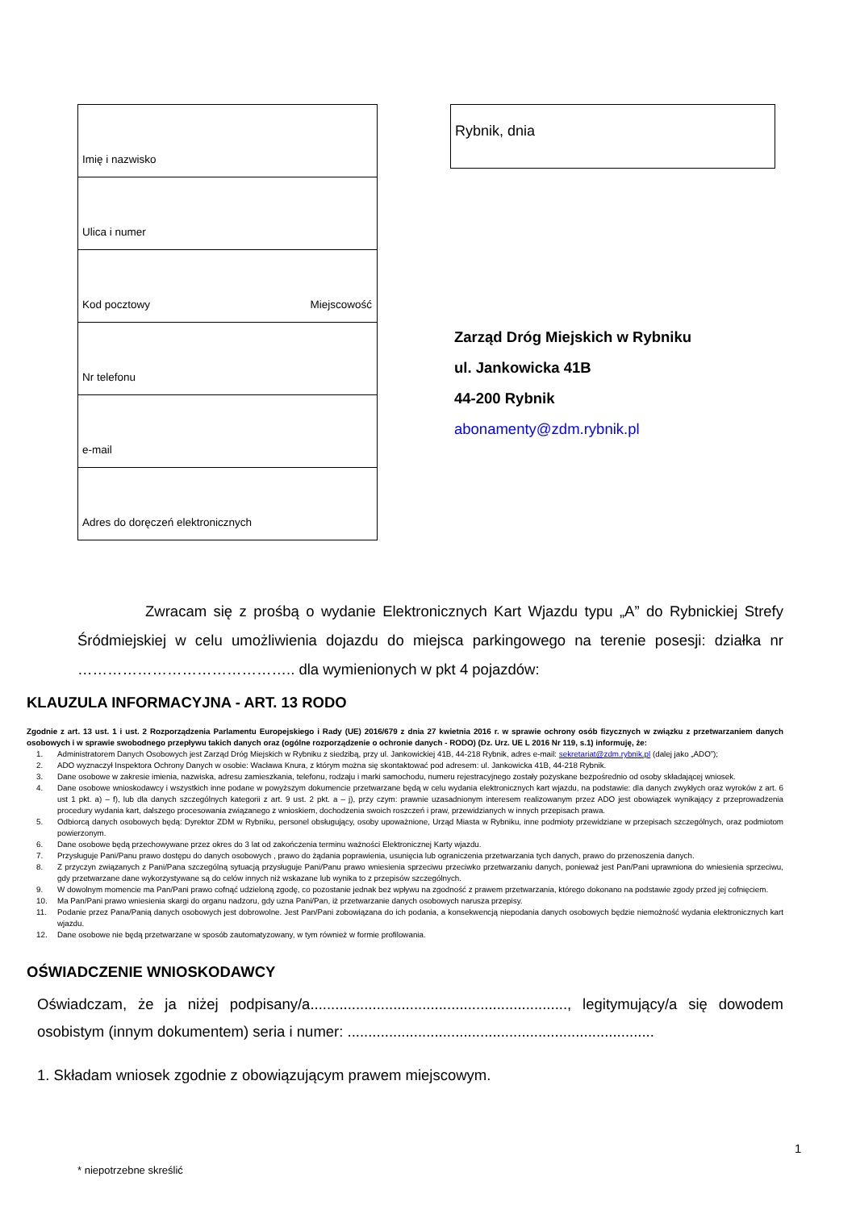| Imię i nazwisko |
| Ulica i numer |
| Kod pocztowy Miejscowość |
| Nr telefonu |
| e-mail |
| Adres do doręczeń elektronicznych |
Rybnik, dnia
Zarząd Dróg Miejskich w Rybniku
ul. Jankowicka 41B
44-200 Rybnik
abonamenty@zdm.rybnik.pl
Zwracam się z prośbą o wydanie Elektronicznych Kart Wjazdu typu „A” do Rybnickiej Strefy Śródmiejskiej w celu umożliwienia dojazdu do miejsca parkingowego na terenie posesji: działka nr …………………………………….. dla wymienionych w pkt 4 pojazdów:
KLAUZULA INFORMACYJNA - ART. 13 RODO
Zgodnie z art. 13 ust. 1 i ust. 2 Rozporządzenia Parlamentu Europejskiego i Rady (UE) 2016/679 z dnia 27 kwietnia 2016 r. w sprawie ochrony osób fizycznych w związku z przetwarzaniem danych osobowych i w sprawie swobodnego przepływu takich danych oraz (ogólne rozporządzenie o ochronie danych - RODO) (Dz. Urz. UE L 2016 Nr 119, s.1) informuję, że:
1. Administratorem Danych Osobowych jest Zarząd Dróg Miejskich w Rybniku z siedzibą, przy ul. Jankowickiej 41B, 44-218 Rybnik, adres e-mail: sekretariat@zdm.rybnik.pl (dalej jako „ADO”);
2. ADO wyznaczył Inspektora Ochrony Danych w osobie: Wacława Knura, z którym można się skontaktować pod adresem: ul. Jankowicka 41B, 44-218 Rybnik.
3. Dane osobowe w zakresie imienia, nazwiska, adresu zamieszkania, telefonu, rodzaju i marki samochodu, numeru rejestracyjnego zostały pozyskane bezpośrednio od osoby składającej wniosek.
4. Dane osobowe wnioskodawcy i wszystkich inne podane w powyższym dokumencie przetwarzane będą w celu wydania elektronicznych kart wjazdu, na podstawie: dla danych zwykłych oraz wyroków z art. 6 ust 1 pkt. a) – f), lub dla danych szczególnych kategorii z art. 9 ust. 2 pkt. a – j), przy czym: prawnie uzasadnionym interesem realizowanym przez ADO jest obowiązek wynikający z przeprowadzenia procedury wydania kart, dalszego procesowania związanego z wnioskiem, dochodzenia swoich roszczeń i praw, przewidzianych w innych przepisach prawa.
5. Odbiorcą danych osobowych będą: Dyrektor ZDM w Rybniku, personel obsługujący, osoby upoważnione, Urząd Miasta w Rybniku, inne podmioty przewidziane w przepisach szczególnych, oraz podmiotom powierzonym.
6. Dane osobowe będą przechowywane przez okres do 3 lat od zakończenia terminu ważności Elektronicznej Karty wjazdu.
7. Przysługuje Pani/Panu prawo dostępu do danych osobowych , prawo do żądania poprawienia, usunięcia lub ograniczenia przetwarzania tych danych, prawo do przenoszenia danych.
8. Z przyczyn związanych z Pani/Pana szczególną sytuacją przysługuje Pani/Panu prawo wniesienia sprzeciwu przeciwko przetwarzaniu danych, ponieważ jest Pan/Pani uprawniona do wniesienia sprzeciwu, gdy przetwarzane dane wykorzystywane są do celów innych niż wskazane lub wynika to z przepisów szczególnych.
9. W dowolnym momencie ma Pan/Pani prawo cofnąć udzieloną zgodę, co pozostanie jednak bez wpływu na zgodność z prawem przetwarzania, którego dokonano na podstawie zgody przed jej cofnięciem.
10. Ma Pan/Pani prawo wniesienia skargi do organu nadzoru, gdy uzna Pani/Pan, iż przetwarzanie danych osobowych narusza przepisy.
11. Podanie przez Pana/Panią danych osobowych jest dobrowolne. Jest Pan/Pani zobowiązana do ich podania, a konsekwencją niepodania danych osobowych będzie niemożność wydania elektronicznych kart wjazdu.
12. Dane osobowe nie będą przetwarzane w sposób zautomatyzowany, w tym również w formie profilowania.
OŚWIADCZENIE WNIOSKODAWCY
Oświadczam, że ja niżej podpisany/a.............................................................., legitymujący/a się dowodem osobistym (innym dokumentem) seria i numer: ..........................................................................
1. Składam wniosek zgodnie z obowiązującym prawem miejscowym.
1
* niepotrzebne skreślić